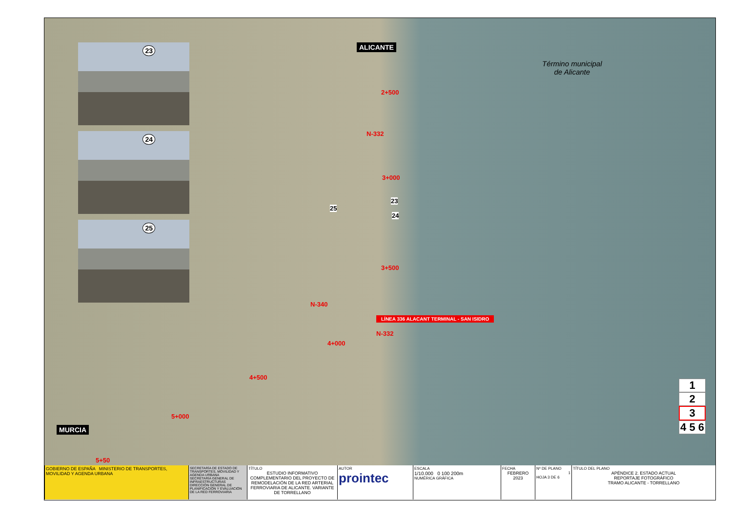23
24
25
ALICANTE
MURCIA
Término municipal
de Alicante
2+500
3+000
3+500
4+000
4+500
5+000
5+50
N-332
N-340
N-332
23
25
24
LÍNEA 336 ALACANT TERMINAL - SAN ISIDRO
1
2
3
4 5 6
| GOBIERNO DE ESPAÑA MINISTERIO DE TRANSPORTES, MOVILIDAD Y AGENDA URBANA | SECRETARÍA DE ESTADO DE TRANSPORTES, MOVILIDAD Y AGENDA URBANA SECRETARÍA GENERAL DE INFRAESTRUCTURAS DIRECCIÓN GENERAL DE PLANIFICACIÓN Y EVALUACIÓN DE LA RED FERROVIARIA | TÍTULO ESTUDIO INFORMATIVO COMPLEMENTARIO DEL PROYECTO DE REMODELACIÓN DE LA RED ARTERIAL FERROVIARIA DE ALICANTE. VARIANTE DE TORRELLANO | AUTOR prointec | ESCALA 1/10.000 0 100 200m NUMÉRICA GRÁFICA | FECHA FEBRERO 2023 | Nº DE PLANO 1 HOJA 3 DE 6 | TÍTULO DEL PLANO APÉNDICE 2. ESTADO ACTUAL REPORTAJE FOTOGRÁFICO TRAMO ALICANTE - TORRELLANO |